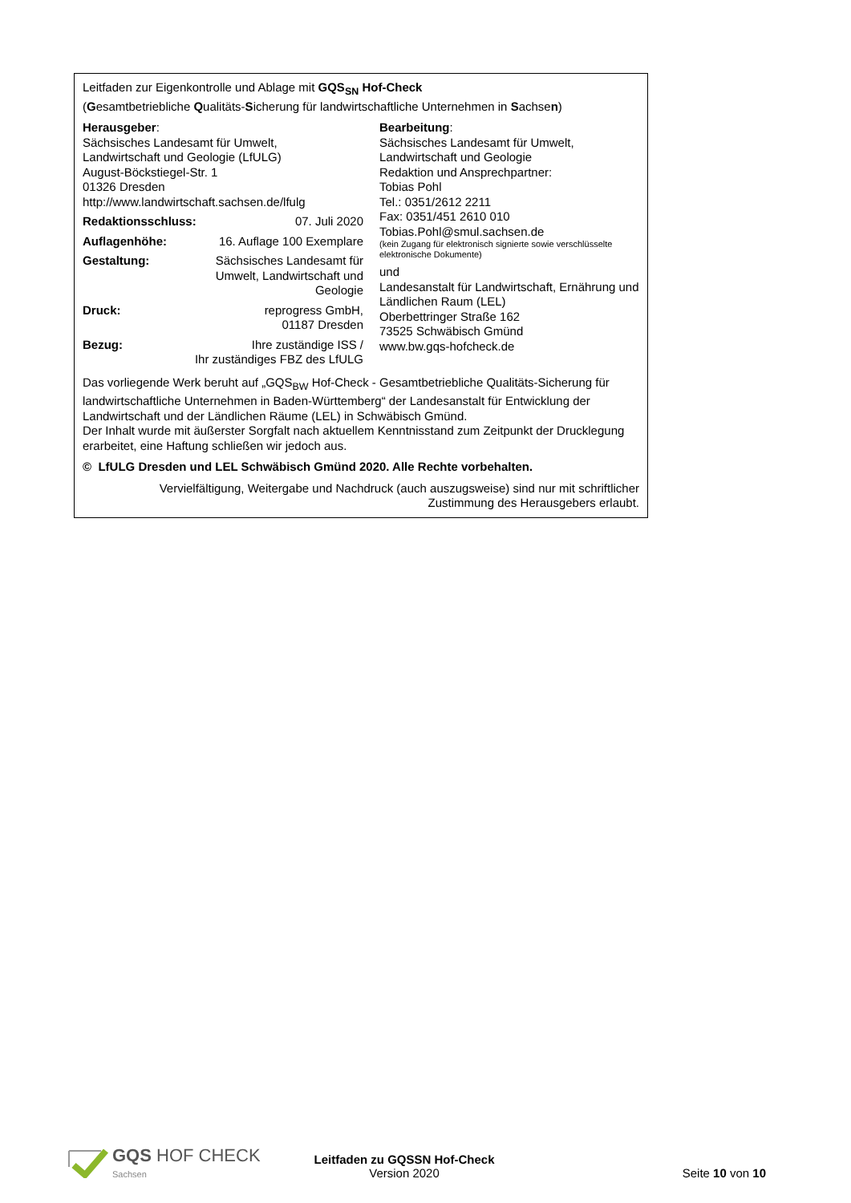Leitfaden zur Eigenkontrolle und Ablage mit GQS<sub>SN</sub> Hof-Check
(Gesamtbetriebliche Qualitäts-Sicherung für landwirtschaftliche Unternehmen in Sachsen)
Herausgeber:
Sächsisches Landesamt für Umwelt,
Landwirtschaft und Geologie (LfULG)
August-Böckstiegel-Str. 1
01326 Dresden
http://www.landwirtschaft.sachsen.de/lfulg
Redaktionsschluss: 07. Juli 2020
Auflagenhöhe: 16. Auflage 100 Exemplare
Gestaltung: Sächsisches Landesamt für
Umwelt, Landwirtschaft und
Geologie
Druck: reprogress GmbH,
01187 Dresden
Bezug: Ihre zuständige ISS /
Ihr zuständiges FBZ des LfULG
Bearbeitung:
Sächsisches Landesamt für Umwelt,
Landwirtschaft und Geologie
Redaktion und Ansprechpartner:
Tobias Pohl
Tel.: 0351/2612 2211
Fax: 0351/451 2610 010
Tobias.Pohl@smul.sachsen.de
(kein Zugang für elektronisch signierte sowie verschlüsselte elektronische Dokumente)
und
Landesanstalt für Landwirtschaft, Ernährung und Ländlichen Raum (LEL)
Oberbettringer Straße 162
73525 Schwäbisch Gmünd
www.bw.gqs-hofcheck.de
Das vorliegende Werk beruht auf „GQS<sub>BW</sub> Hof-Check - Gesamtbetriebliche Qualitäts-Sicherung für landwirtschaftliche Unternehmen in Baden-Württemberg“ der Landesanstalt für Entwicklung der Landwirtschaft und der Ländlichen Räume (LEL) in Schwäbisch Gmünd.
Der Inhalt wurde mit äußerster Sorgfalt nach aktuellem Kenntnisstand zum Zeitpunkt der Drucklegung erarbeitet, eine Haftung schließen wir jedoch aus.
© LfULG Dresden und LEL Schwäbisch Gmünd 2020. Alle Rechte vorbehalten.
Vervielfältigung, Weitergabe und Nachdruck (auch auszugsweise) sind nur mit schriftlicher Zustimmung des Herausgebers erlaubt.
GQS HOF CHECK
Sachsen
Leitfaden zu GQSSN Hof-Check
Version 2020
Seite 10 von 10